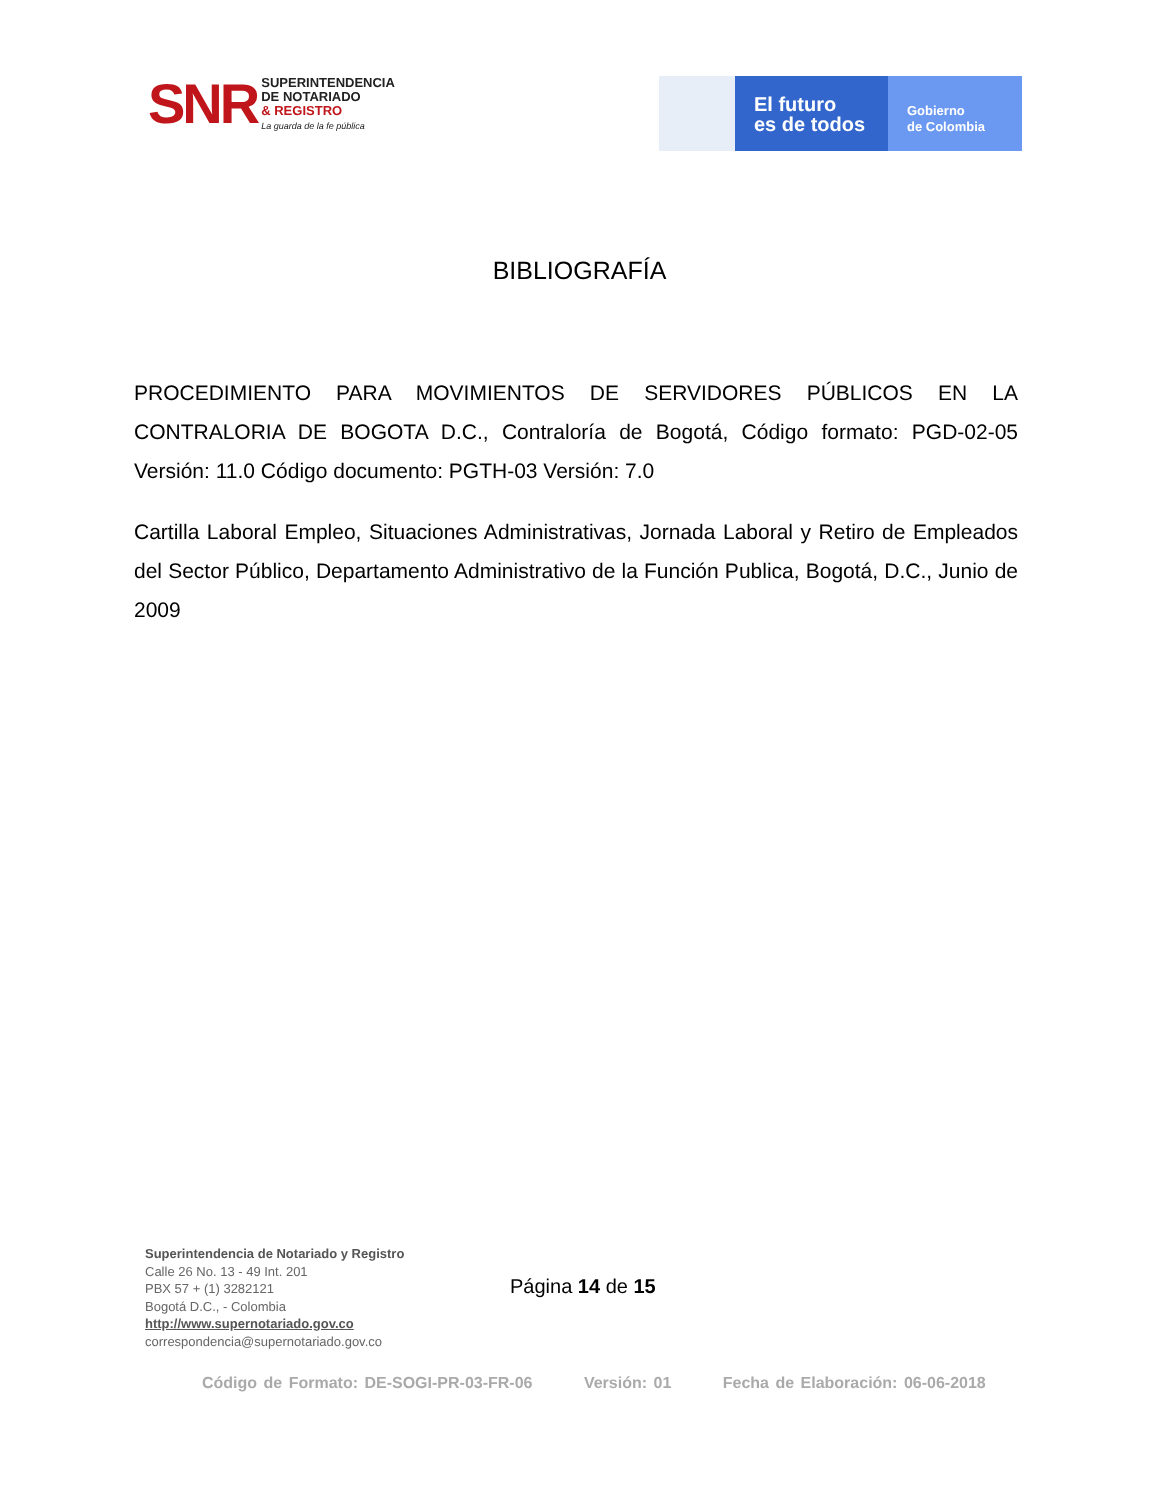SNR
SUPERINTENDENCIA
DE NOTARIADO
& REGISTRO
La guarda de la fe pública
El futuro
es de todos
Gobierno
de Colombia
BIBLIOGRAFÍA
PROCEDIMIENTO PARA MOVIMIENTOS DE SERVIDORES PÚBLICOS EN LA CONTRALORIA DE BOGOTA D.C., Contraloría de Bogotá, Código formato: PGD-02-05 Versión: 11.0 Código documento: PGTH-03 Versión: 7.0
Cartilla Laboral Empleo, Situaciones Administrativas, Jornada Laboral y Retiro de Empleados del Sector Público, Departamento Administrativo de la Función Publica, Bogotá, D.C., Junio de 2009
Superintendencia de Notariado y Registro
Calle 26 No. 13 - 49 Int. 201
PBX 57 + (1) 3282121
Bogotá D.C., - Colombia
http://www.supernotariado.gov.co
correspondencia@supernotariado.gov.co
Página 14 de 15
Código de Formato: DE-SOGI-PR-03-FR-06 Versión: 01 Fecha de Elaboración: 06-06-2018